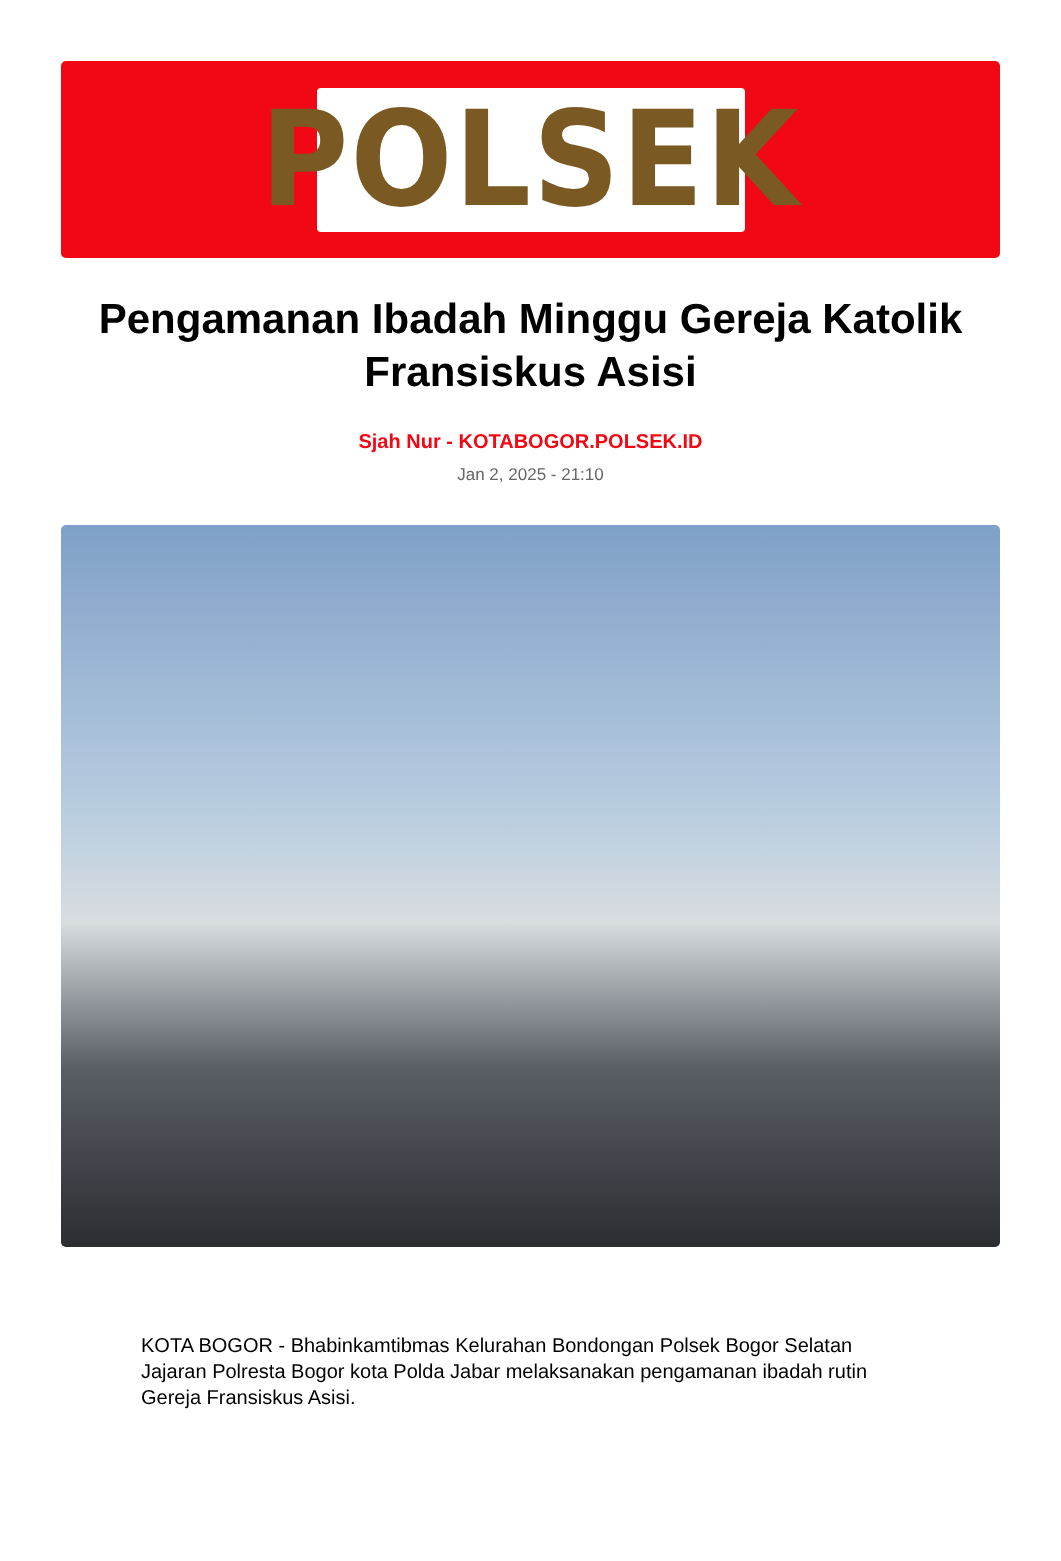POLSEK
Pengamanan Ibadah Minggu Gereja Katolik Fransiskus Asisi
Sjah Nur - KOTABOGOR.POLSEK.ID
Jan 2, 2025 - 21:10
KOTA BOGOR - Bhabinkamtibmas Kelurahan Bondongan Polsek Bogor Selatan Jajaran Polresta Bogor kota Polda Jabar melaksanakan pengamanan ibadah rutin Gereja Fransiskus Asisi.